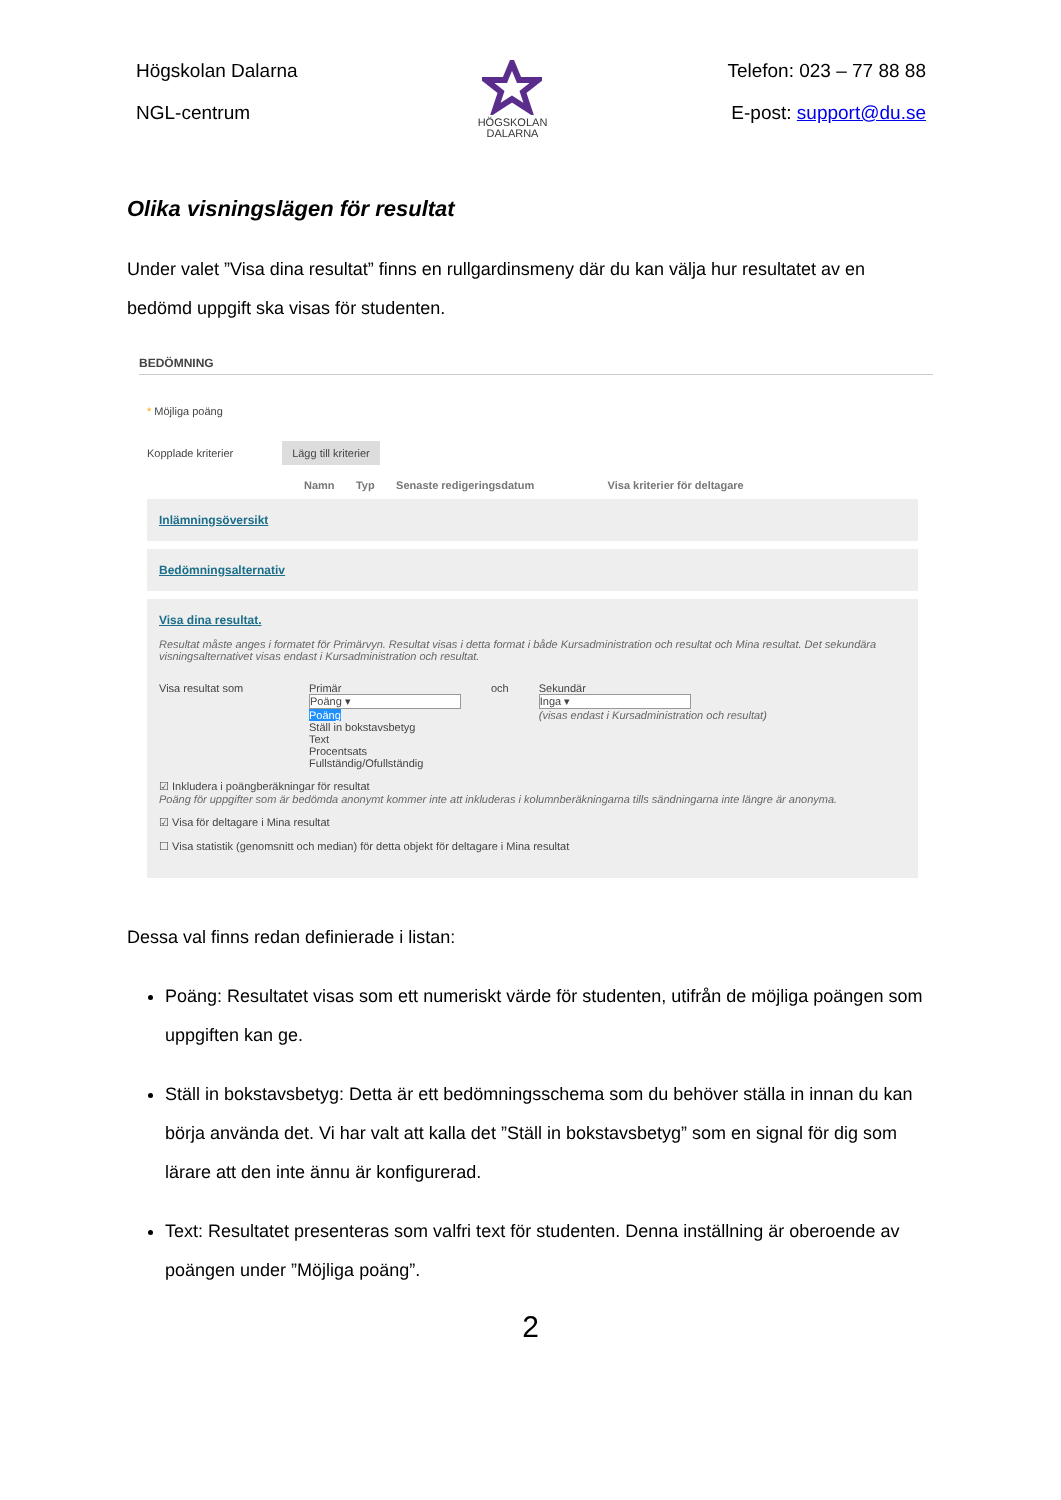Högskolan Dalarna
NGL-centrum
HÖGSKOLAN
DALARNA
Telefon: 023 – 77 88 88
E-post: support@du.se
Olika visningslägen för resultat
Under valet ”Visa dina resultat” finns en rullgardinsmeny där du kan välja hur resultatet av en bedömd uppgift ska visas för studenten.
BEDÖMNING
* Möjliga poäng
Kopplade kriterier Lägg till kriterier
Namn Typ Senaste redigeringsdatum Visa kriterier för deltagare
Inlämningsöversikt
Bedömningsalternativ
Visa dina resultat.
Resultat måste anges i formatet för Primärvyn. Resultat visas i detta format i både Kursadministration och resultat och Mina resultat. Det sekundära visningsalternativet visas endast i Kursadministration och resultat.
Visa resultat som Primär
Poäng ▾
Poäng
Ställ in bokstavsbetyg
Text
Procentsats
Fullständig/Ofullständig
och Sekundär
Inga ▾
(visas endast i Kursadministration och resultat)
☑ Inkludera i poängberäkningar för resultat
Poäng för uppgifter som är bedömda anonymt kommer inte att inkluderas i kolumnberäkningarna tills sändningarna inte längre är anonyma.
☑ Visa för deltagare i Mina resultat
☐ Visa statistik (genomsnitt och median) för detta objekt för deltagare i Mina resultat
Dessa val finns redan definierade i listan:
Poäng: Resultatet visas som ett numeriskt värde för studenten, utifrån de möjliga poängen som uppgiften kan ge.
Ställ in bokstavsbetyg: Detta är ett bedömningsschema som du behöver ställa in innan du kan börja använda det. Vi har valt att kalla det ”Ställ in bokstavsbetyg” som en signal för dig som lärare att den inte ännu är konfigurerad.
Text: Resultatet presenteras som valfri text för studenten. Denna inställning är oberoende av poängen under ”Möjliga poäng”.
2